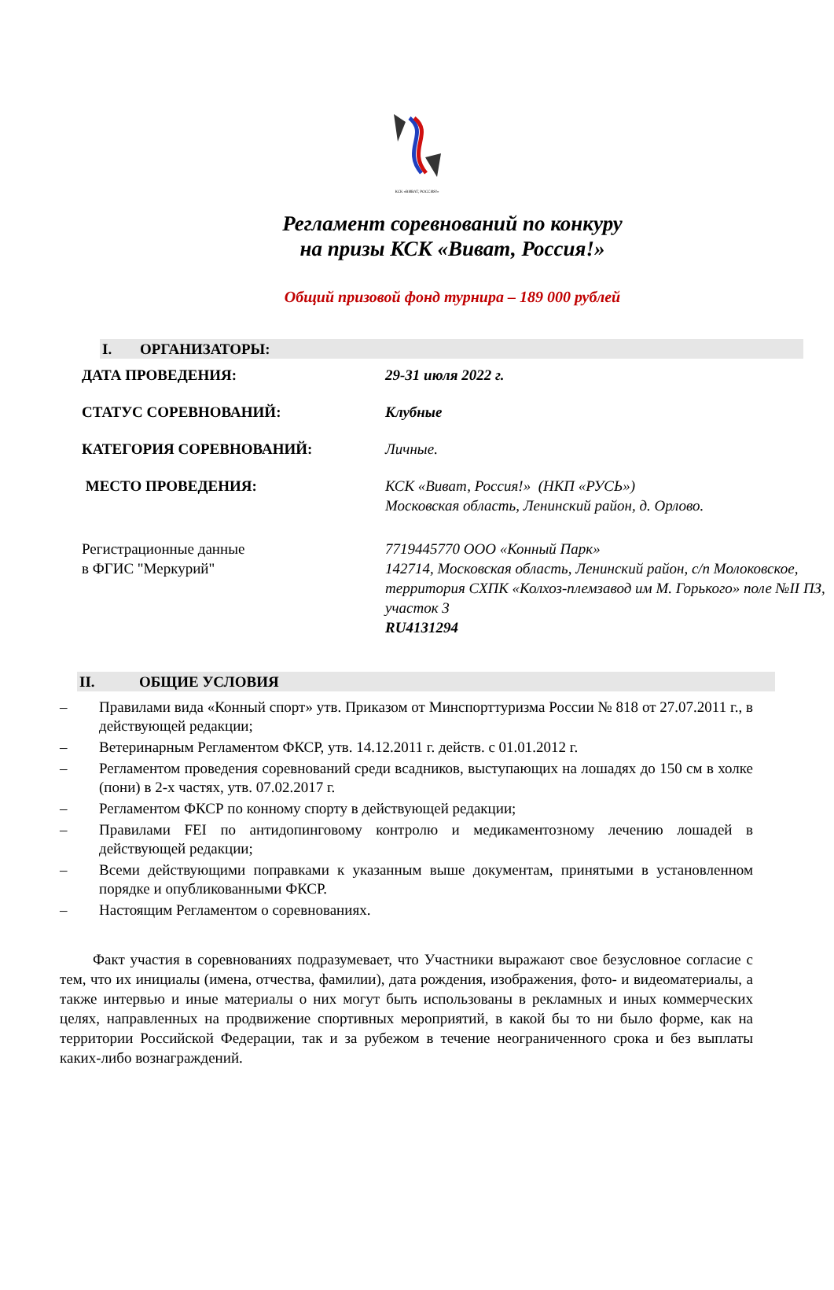КСК «ВИВАТ, РОССИЯ!»
Регламент соревнований по конкуру
на призы КСК «Виват, Россия!»
Общий призовой фонд турнира – 189 000 рублей
I. ОРГАНИЗАТОРЫ:
| ДАТА ПРОВЕДЕНИЯ: | 29-31 июля 2022 г. |
| СТАТУС СОРЕВНОВАНИЙ: | Клубные |
| КАТЕГОРИЯ СОРЕВНОВАНИЙ: | Личные. |
| МЕСТО ПРОВЕДЕНИЯ: | КСК «Виват, Россия!» (НКП «РУСЬ») Московская область, Ленинский район, д. Орлово. |
| Регистрационные данные в ФГИС "Меркурий" | 7719445770 ООО «Конный Парк» 142714, Московская область, Ленинский район, с/п Молоковское, территория СХПК «Колхоз-племзавод им М. Горького» поле №II ПЗ, участок 3 RU4131294 |
II. ОБЩИЕ УСЛОВИЯ
– Правилами вида «Конный спорт» утв. Приказом от Минспорттуризма России № 818 от 27.07.2011 г., в действующей редакции;
– Ветеринарным Регламентом ФКСР, утв. 14.12.2011 г. действ. с 01.01.2012 г.
– Регламентом проведения соревнований среди всадников, выступающих на лошадях до 150 см в холке (пони) в 2-х частях, утв. 07.02.2017 г.
– Регламентом ФКСР по конному спорту в действующей редакции;
– Правилами FEI по антидопинговому контролю и медикаментозному лечению лошадей в действующей редакции;
– Всеми действующими поправками к указанным выше документам, принятыми в установленном порядке и опубликованными ФКСР.
– Настоящим Регламентом о соревнованиях.
Факт участия в соревнованиях подразумевает, что Участники выражают свое безусловное согласие с тем, что их инициалы (имена, отчества, фамилии), дата рождения, изображения, фото- и видеоматериалы, а также интервью и иные материалы о них могут быть использованы в рекламных и иных коммерческих целях, направленных на продвижение спортивных мероприятий, в какой бы то ни было форме, как на территории Российской Федерации, так и за рубежом в течение неограниченного срока и без выплаты каких-либо вознаграждений.